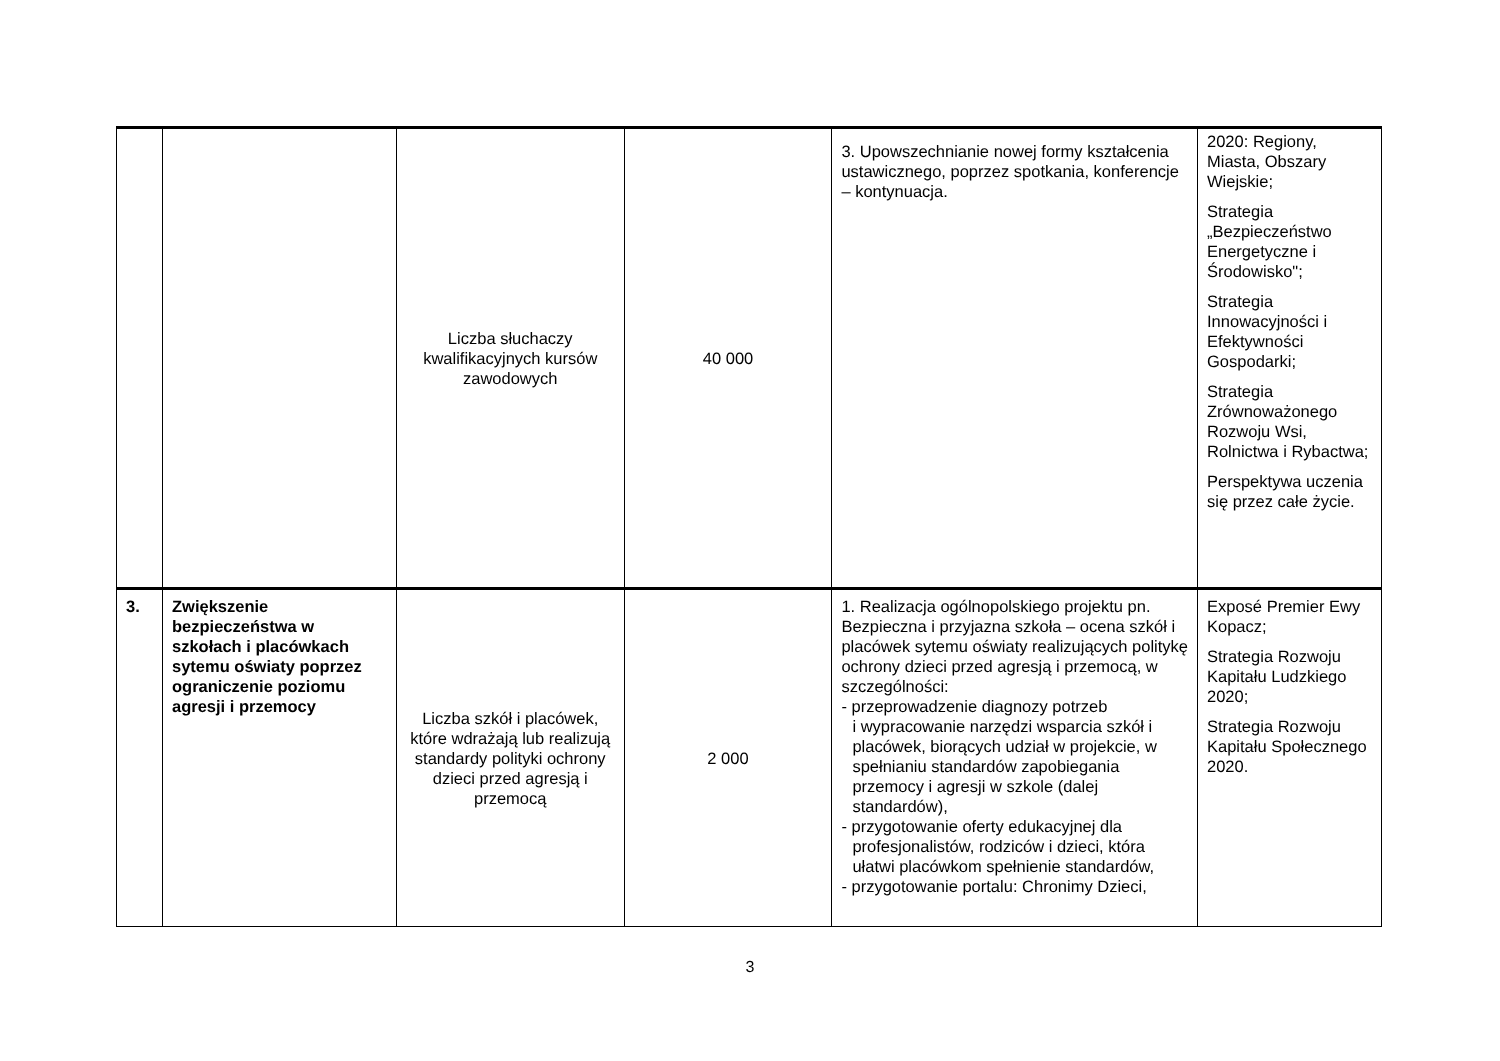| | | Liczba słuchaczy kwalifikacyjnych kursów zawodowych | 40 000 | 3. Upowszechnianie nowej formy kształcenia ustawicznego, poprzez spotkania, konferencje – kontynuacja. | 2020: Regiony, Miasta, Obszary Wiejskie; Strategia „Bezpieczeństwo Energetyczne i Środowisko"; Strategia Innowacyjności i Efektywności Gospodarki; Strategia Zrównoważonego Rozwoju Wsi, Rolnictwa i Rybactwa; Perspektywa uczenia się przez całe życie. |
| 3. | Zwiększenie bezpieczeństwa w szkołach i placówkach sytemu oświaty poprzez ograniczenie poziomu agresji i przemocy | Liczba szkół i placówek, które wdrażają lub realizują standardy polityki ochrony dzieci przed agresją i przemocą | 2 000 | 1. Realizacja ogólnopolskiego projektu pn. Bezpieczna i przyjazna szkoła – ocena szkół i placówek sytemu oświaty realizujących politykę ochrony dzieci przed agresją i przemocą, w szczególności: - przeprowadzenie diagnozy potrzeb i wypracowanie narzędzi wsparcia szkół i placówek, biorących udział w projekcie, w spełnianiu standardów zapobiegania przemocy i agresji w szkole (dalej standardów), - przygotowanie oferty edukacyjnej dla profesjonalistów, rodziców i dzieci, która ułatwi placówkom spełnienie standardów, - przygotowanie portalu: Chronimy Dzieci, | Exposé Premier Ewy Kopacz; Strategia Rozwoju Kapitału Ludzkiego 2020; Strategia Rozwoju Kapitału Społecznego 2020. |
3